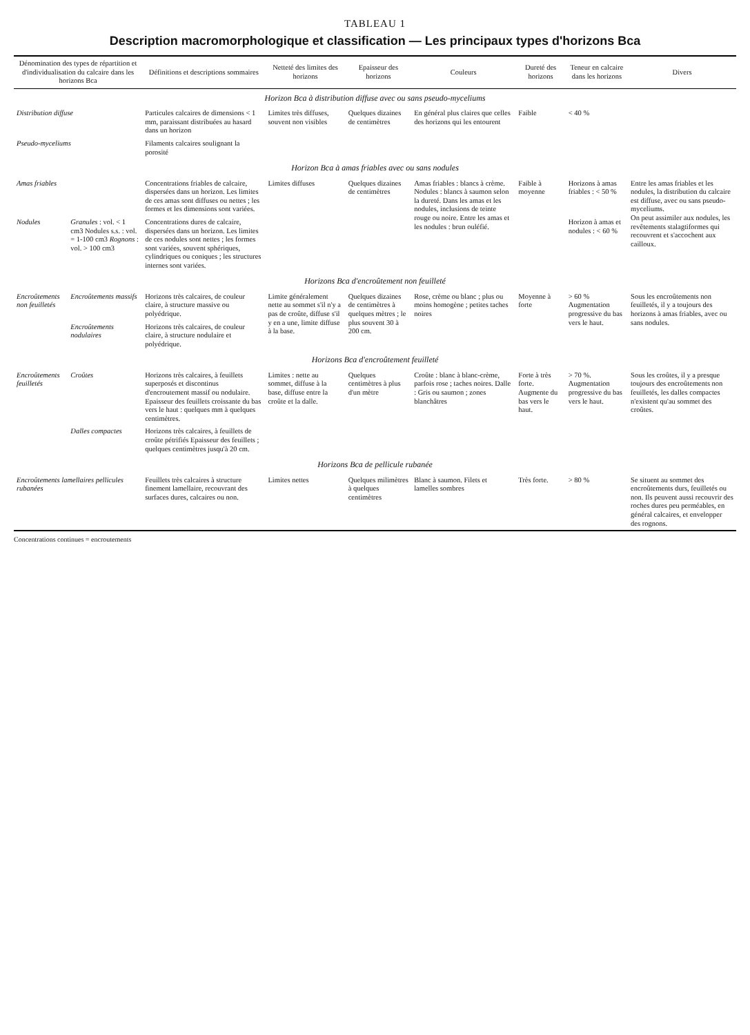TABLEAU 1
Description macromorphologique et classification — Les principaux types d'horizons Bca
| Dénomination des types de répartition et d'individualisation du calcaire dans les horizons Bca | | Définitions et descriptions sommaires | Netteté des limites des horizons | Epaisseur des horizons | Couleurs | Dureté des horizons | Teneur en calcaire dans les horizons | Divers |
| --- | --- | --- | --- | --- | --- | --- | --- | --- |
| Horizon Bca à distribution diffuse avec ou sans pseudo-myceliums | | | | | | | | |
| Distribution diffuse | | Particules calcaires de dimensions < 1 mm, paraissant distribuées au hasard dans un horizon | Limites très diffuses, souvent non visibles | Quelques dizaines de centimètres | En général plus claires que celles des horizons qui les entourent | Faible | < 40 % | |
| Pseudo-myceliums | | Filaments calcaires soulignant la porosité | | | | | | |
| Horizon Bca à amas friables avec ou sans nodules | | | | | | | | |
| Amas friables | | Concentrations friables de calcaire, dispersées dans un horizon. Les limites de ces amas sont diffuses ou nettes ; les formes et les dimensions sont variées. | Limites diffuses | Quelques dizaines de centimètres | Amas friables : blancs à crème. Nodules : blancs à saumon selon la dureté. Dans les amas et les nodules, inclusions de teinte rouge ou noire. Entre les amas et les nodules : brun ouléfié. | Faible à moyenne | Horizons à amas friables : < 50 % | Entre les amas friables et les nodules, la distribution du calcaire est diffuse, avec ou sans pseudo-myceliums. On peut assimiler aux nodules, les revêtements stalagtiformes qui recouvrent et s'accochent aux cailloux. |
| Nodules | Granules : vol. < 1 cm3 Nodules s.s. : vol. = 1-100 cm3 Rognons : vol. > 100 cm3 | Concentrations dures de calcaire, dispersées dans un horizon. Les limites de ces nodules sont nettes ; les formes sont variées, souvent sphériques, cylindriques ou coniques ; les structures internes sont variées. | | | | | Horizon à amas et nodules : < 60 % | |
| Horizons Bca d'encroûtement non feuilleté | | | | | | | | |
| Encroûtements non feuilletés | Encroûtements massifs | Horizons très calcaires, de couleur claire, à structure massive ou polyédrique. | Limite généralement nette au sommet s'il n'y a pas de croûte, diffuse s'il y en a une, limite diffuse à la base. | Quelques dizaines de centimètres à quelques mètres ; le plus souvent 30 à 200 cm. | Rose, crème ou blanc ; plus ou moins homogène ; petites taches noires | Moyenne à forte | > 60 % Augmentation progressive du bas vers le haut. | Sous les encroûtements non feuilletés, il y a toujours des horizons à amas friables, avec ou sans nodules. |
| | Encroûtements nodulaires | Horizons très calcaires, de couleur claire, à structure nodulaire et polyédrique. | | | | | | |
| Horizons Bca d'encroûtement feuilleté | | | | | | | | |
| Encroûtements feuilletés | Croûtes | Horizons très calcaires, à feuillets superposés et discontinus d'encroutement massif ou nodulaire. Epaisseur des feuillets croissante du bas vers le haut : quelques mm à quelques centimètres. | Limites : nette au sommet, diffuse à la base, diffuse entre la croûte et la dalle. | Quelques centimètres à plus d'un mètre | Croûte : blanc à blanc-crème, parfois rose ; taches noires. Dalle : Gris ou saumon ; zones blanchâtres | Forte à très forte. Augmente du bas vers le haut. | > 70 %. Augmentation progressive du bas vers le haut. | Sous les croûtes, il y a presque toujours des encroûtements non feuilletés, les dalles compactes n'existent qu'au sommet des croûtes. |
| | Dalles compactes | Horizons très calcaires, à feuillets de croûte pétrifiés Epaisseur des feuillets ; quelques centimètres jusqu'à 20 cm. | | | | | | |
| Horizons Bca de pellicule rubanée | | | | | | | | |
| Encroûtements lamellaires pellicules rubanées | | Feuillets très calcaires à structure finement lamellaire, recouvrant des surfaces dures, calcaires ou non. | Limites nettes | Quelques milimètres à quelques centimètres | Blanc à saumon. Filets et lamelles sombres | Très forte. | > 80 % | Se situent au sommet des encroûtements durs, feuilletés ou non. Ils peuvent aussi recouvrir des roches dures peu perméables, en général calcaires, et envelopper des rognons. |
Concentrations continues = encroutements